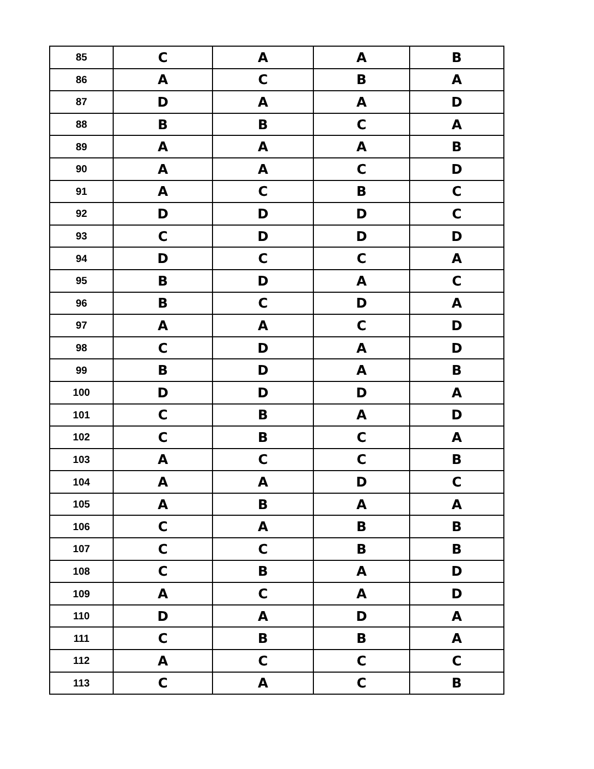| 85 | C | A | A | B |
| 86 | A | C | B | A |
| 87 | D | A | A | D |
| 88 | B | B | C | A |
| 89 | A | A | A | B |
| 90 | A | A | C | D |
| 91 | A | C | B | C |
| 92 | D | D | D | C |
| 93 | C | D | D | D |
| 94 | D | C | C | A |
| 95 | B | D | A | C |
| 96 | B | C | D | A |
| 97 | A | A | C | D |
| 98 | C | D | A | D |
| 99 | B | D | A | B |
| 100 | D | D | D | A |
| 101 | C | B | A | D |
| 102 | C | B | C | A |
| 103 | A | C | C | B |
| 104 | A | A | D | C |
| 105 | A | B | A | A |
| 106 | C | A | B | B |
| 107 | C | C | B | B |
| 108 | C | B | A | D |
| 109 | A | C | A | D |
| 110 | D | A | D | A |
| 111 | C | B | B | A |
| 112 | A | C | C | C |
| 113 | C | A | C | B |